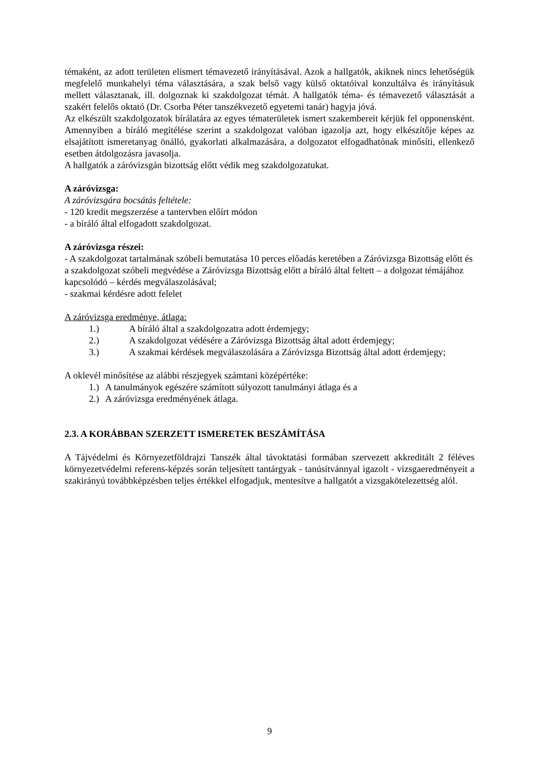témaként, az adott területen elismert témavezető irányításával. Azok a hallgatók, akiknek nincs lehetőségük megfelelő munkahelyi téma választására, a szak belső vagy külső oktatóival konzultálva és irányításuk mellett választanak, ill. dolgoznak ki szakdolgozat témát. A hallgatók téma- és témavezető választását a szakért felelős oktató (Dr. Csorba Péter tanszékvezető egyetemi tanár) hagyja jóvá.
Az elkészült szakdolgozatok bírálatára az egyes tématerületek ismert szakembereit kérjük fel opponensként. Amennyiben a bíráló megítélése szerint a szakdolgozat valóban igazolja azt, hogy elkészítője képes az elsajátított ismeretanyag önálló, gyakorlati alkalmazására, a dolgozatot elfogadhatónak minősíti, ellenkező esetben átdolgozásra javasolja.
A hallgatók a záróvizsgán bizottság előtt védik meg szakdolgozatukat.
A záróvizsga:
A záróvizsgára bocsátás feltétele:
- 120 kredit megszerzése a tantervben előírt módon
- a bíráló által elfogadott szakdolgozat.
A záróvizsga részei:
- A szakdolgozat tartalmának szóbeli bemutatása 10 perces előadás keretében a Záróvizsga Bizottság előtt és a szakdolgozat szóbeli megvédése a Záróvizsga Bizottság előtt a bíráló által feltett – a dolgozat témájához kapcsolódó – kérdés megválaszolásával;
- szakmai kérdésre adott felelet
A záróvizsga eredménye, átlaga:
1.) A bíráló által a szakdolgozatra adott érdemjegy;
2.) A szakdolgozat védésére a Záróvizsga Bizottság által adott érdemjegy;
3.) A szakmai kérdések megválaszolására a Záróvizsga Bizottság által adott érdemjegy;
A oklevél minősítése az alábbi részjegyek számtani középértéke:
1.) A tanulmányok egészére számított súlyozott tanulmányi átlaga és a
2.) A záróvizsga eredményének átlaga.
2.3. A KORÁBBAN SZERZETT ISMERETEK BESZÁMÍTÁSA
A Tájvédelmi és Környezetföldrajzi Tanszék által távoktatási formában szervezett akkreditált 2 féléves környezetvédelmi referens-képzés során teljesített tantárgyak - tanúsítvánnyal igazolt - vizsgaeredményeit a szakirányú továbbképzésben teljes értékkel elfogadjuk, mentesítve a hallgatót a vizsgakötelezettség alól.
9